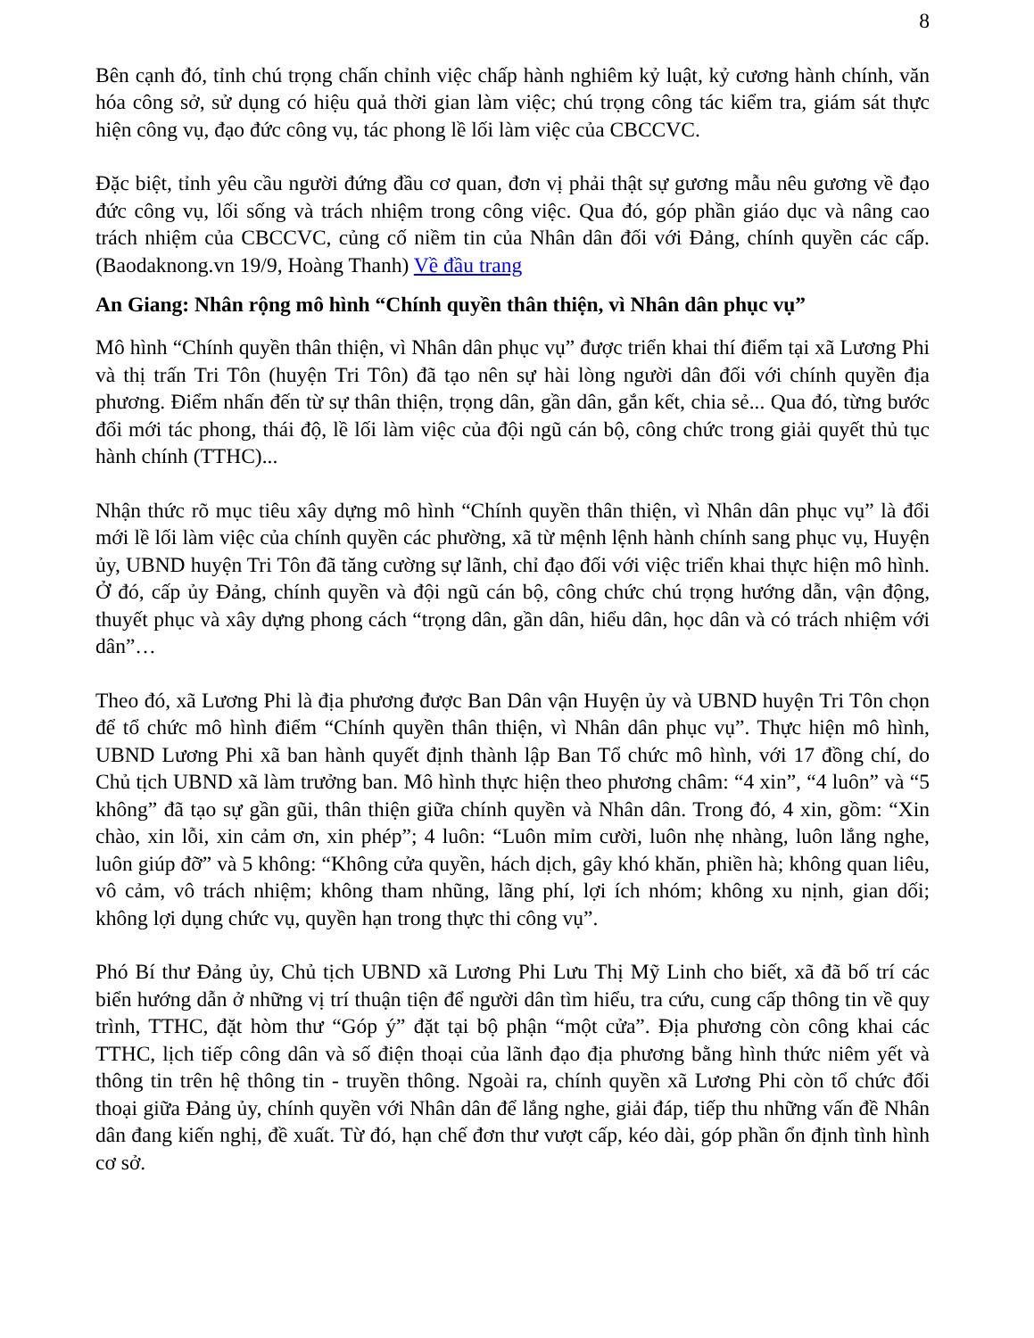8
Bên cạnh đó, tỉnh chú trọng chấn chỉnh việc chấp hành nghiêm kỷ luật, kỷ cương hành chính, văn hóa công sở, sử dụng có hiệu quả thời gian làm việc; chú trọng công tác kiểm tra, giám sát thực hiện công vụ, đạo đức công vụ, tác phong lề lối làm việc của CBCCVC.
Đặc biệt, tỉnh yêu cầu người đứng đầu cơ quan, đơn vị phải thật sự gương mẫu nêu gương về đạo đức công vụ, lối sống và trách nhiệm trong công việc. Qua đó, góp phần giáo dục và nâng cao trách nhiệm của CBCCVC, củng cố niềm tin của Nhân dân đối với Đảng, chính quyền các cấp. (Baodaknong.vn 19/9, Hoàng Thanh) Về đầu trang
An Giang: Nhân rộng mô hình “Chính quyền thân thiện, vì Nhân dân phục vụ”
Mô hình “Chính quyền thân thiện, vì Nhân dân phục vụ” được triển khai thí điểm tại xã Lương Phi và thị trấn Tri Tôn (huyện Tri Tôn) đã tạo nên sự hài lòng người dân đối với chính quyền địa phương. Điểm nhấn đến từ sự thân thiện, trọng dân, gần dân, gắn kết, chia sẻ... Qua đó, từng bước đổi mới tác phong, thái độ, lề lối làm việc của đội ngũ cán bộ, công chức trong giải quyết thủ tục hành chính (TTHC)...
Nhận thức rõ mục tiêu xây dựng mô hình “Chính quyền thân thiện, vì Nhân dân phục vụ” là đổi mới lề lối làm việc của chính quyền các phường, xã từ mệnh lệnh hành chính sang phục vụ, Huyện ủy, UBND huyện Tri Tôn đã tăng cường sự lãnh, chỉ đạo đối với việc triển khai thực hiện mô hình. Ở đó, cấp ủy Đảng, chính quyền và đội ngũ cán bộ, công chức chú trọng hướng dẫn, vận động, thuyết phục và xây dựng phong cách “trọng dân, gần dân, hiểu dân, học dân và có trách nhiệm với dân”…
Theo đó, xã Lương Phi là địa phương được Ban Dân vận Huyện ủy và UBND huyện Tri Tôn chọn để tổ chức mô hình điểm “Chính quyền thân thiện, vì Nhân dân phục vụ”. Thực hiện mô hình, UBND Lương Phi xã ban hành quyết định thành lập Ban Tổ chức mô hình, với 17 đồng chí, do Chủ tịch UBND xã làm trưởng ban. Mô hình thực hiện theo phương châm: “4 xin”, “4 luôn” và “5 không” đã tạo sự gần gũi, thân thiện giữa chính quyền và Nhân dân. Trong đó, 4 xin, gồm: “Xin chào, xin lỗi, xin cảm ơn, xin phép”; 4 luôn: “Luôn mỉm cười, luôn nhẹ nhàng, luôn lắng nghe, luôn giúp đỡ” và 5 không: “Không cửa quyền, hách dịch, gây khó khăn, phiền hà; không quan liêu, vô cảm, vô trách nhiệm; không tham nhũng, lãng phí, lợi ích nhóm; không xu nịnh, gian dối; không lợi dụng chức vụ, quyền hạn trong thực thi công vụ”.
Phó Bí thư Đảng ủy, Chủ tịch UBND xã Lương Phi Lưu Thị Mỹ Linh cho biết, xã đã bố trí các biển hướng dẫn ở những vị trí thuận tiện để người dân tìm hiểu, tra cứu, cung cấp thông tin về quy trình, TTHC, đặt hòm thư “Góp ý” đặt tại bộ phận “một cửa”. Địa phương còn công khai các TTHC, lịch tiếp công dân và số điện thoại của lãnh đạo địa phương bằng hình thức niêm yết và thông tin trên hệ thông tin - truyền thông. Ngoài ra, chính quyền xã Lương Phi còn tổ chức đối thoại giữa Đảng ủy, chính quyền với Nhân dân để lắng nghe, giải đáp, tiếp thu những vấn đề Nhân dân đang kiến nghị, đề xuất. Từ đó, hạn chế đơn thư vượt cấp, kéo dài, góp phần ổn định tình hình cơ sở.